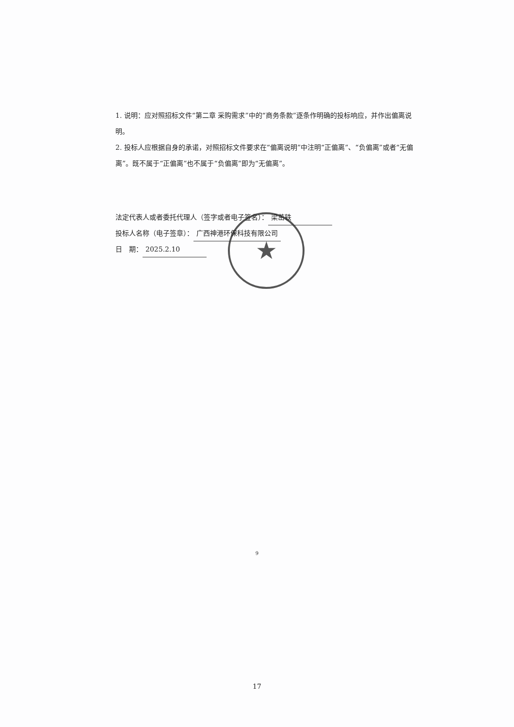★
1. 说明：应对照招标文件“第二章 采购需求”中的“商务条款”逐条作明确的投标响应，并作出偏离说明。
2. 投标人应根据自身的承诺，对照招标文件要求在“偏离说明”中注明“正偏离”、“负偏离”或者“无偏离”。既不属于“正偏离”也不属于“负偏离”即为“无偏离”。
法定代表人或者委托代理人（签字或者电子签名）： 梁茁轶
投标人名称（电子签章）： 广西神港环保科技有限公司
日　期： 2025.2.10
9
17